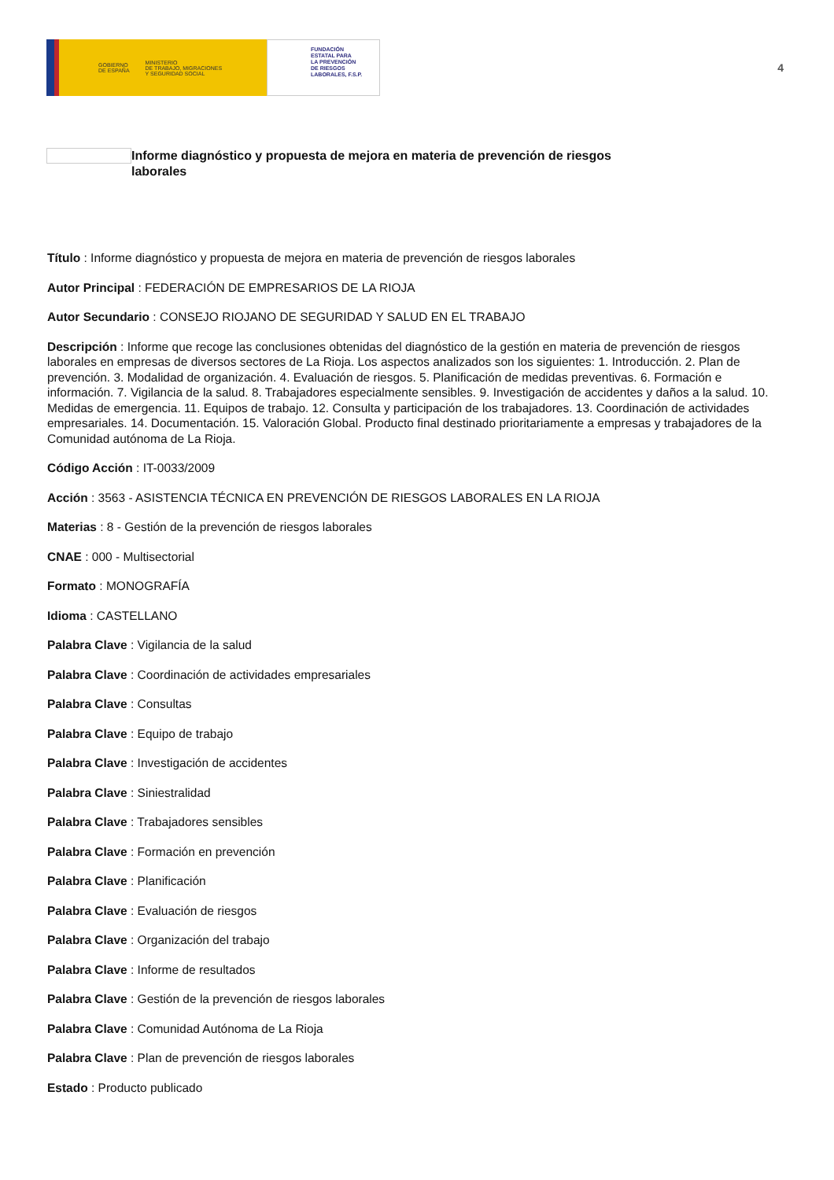GOBIERNO
DE ESPAÑA MINISTERIO
DE TRABAJO, MIGRACIONES
Y SEGURIDAD SOCIAL
FUNDACIÓN
ESTATAL PARA
LA PREVENCIÓN
DE RIESGOS
LABORALES, F.S.P.
4
Informe diagnóstico y propuesta de mejora en materia de prevención de riesgos laborales
Título : Informe diagnóstico y propuesta de mejora en materia de prevención de riesgos laborales
Autor Principal : FEDERACIÓN DE EMPRESARIOS DE LA RIOJA
Autor Secundario : CONSEJO RIOJANO DE SEGURIDAD Y SALUD EN EL TRABAJO
Descripción : Informe que recoge las conclusiones obtenidas del diagnóstico de la gestión en materia de prevención de riesgos laborales en empresas de diversos sectores de La Rioja. Los aspectos analizados son los siguientes: 1. Introducción. 2. Plan de prevención. 3. Modalidad de organización. 4. Evaluación de riesgos. 5. Planificación de medidas preventivas. 6. Formación e información. 7. Vigilancia de la salud. 8. Trabajadores especialmente sensibles. 9. Investigación de accidentes y daños a la salud. 10. Medidas de emergencia. 11. Equipos de trabajo. 12. Consulta y participación de los trabajadores. 13. Coordinación de actividades empresariales. 14. Documentación. 15. Valoración Global. Producto final destinado prioritariamente a empresas y trabajadores de la Comunidad autónoma de La Rioja.
Código Acción : IT-0033/2009
Acción : 3563 - ASISTENCIA TÉCNICA EN PREVENCIÓN DE RIESGOS LABORALES EN LA RIOJA
Materias : 8 - Gestión de la prevención de riesgos laborales
CNAE : 000 - Multisectorial
Formato : MONOGRAFÍA
Idioma : CASTELLANO
Palabra Clave : Vigilancia de la salud
Palabra Clave : Coordinación de actividades empresariales
Palabra Clave : Consultas
Palabra Clave : Equipo de trabajo
Palabra Clave : Investigación de accidentes
Palabra Clave : Siniestralidad
Palabra Clave : Trabajadores sensibles
Palabra Clave : Formación en prevención
Palabra Clave : Planificación
Palabra Clave : Evaluación de riesgos
Palabra Clave : Organización del trabajo
Palabra Clave : Informe de resultados
Palabra Clave : Gestión de la prevención de riesgos laborales
Palabra Clave : Comunidad Autónoma de La Rioja
Palabra Clave : Plan de prevención de riesgos laborales
Estado : Producto publicado